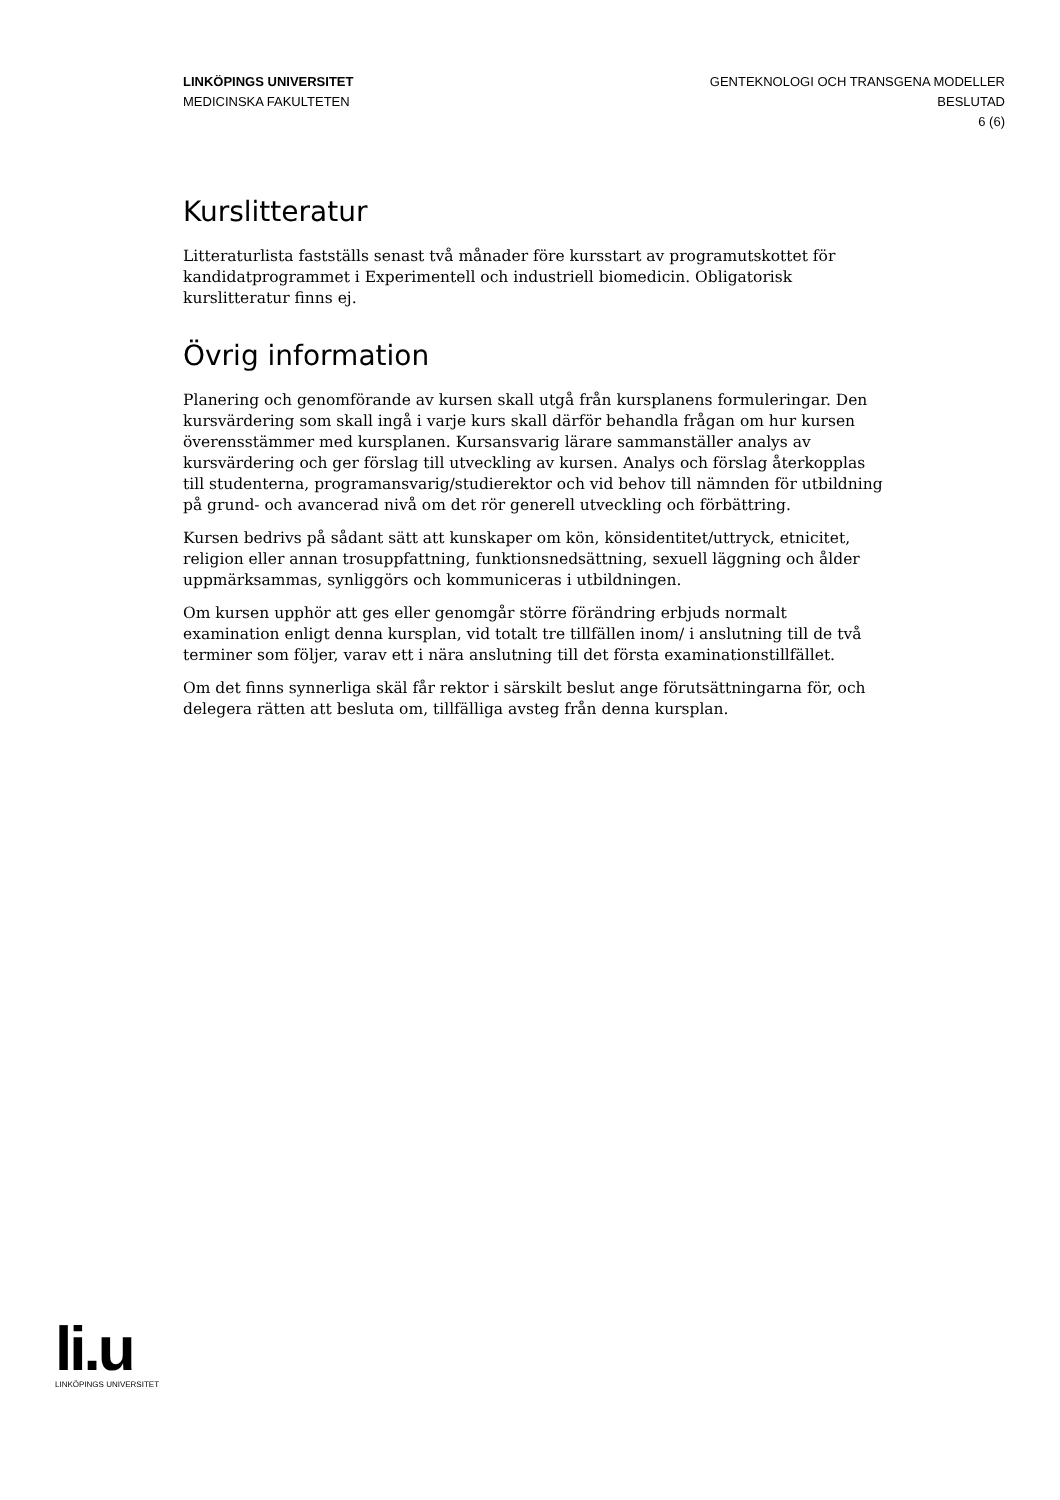LINKÖPINGS UNIVERSITET
MEDICINSKA FAKULTETEN
GENTEKNOLOGI OCH TRANSGENA MODELLER
BESLUTAD
6 (6)
Kurslitteratur
Litteraturlista fastställs senast två månader före kursstart av programutskottet för kandidatprogrammet i Experimentell och industriell biomedicin. Obligatorisk kurslitteratur finns ej.
Övrig information
Planering och genomförande av kursen skall utgå från kursplanens formuleringar. Den kursvärdering som skall ingå i varje kurs skall därför behandla frågan om hur kursen överensstämmer med kursplanen. Kursansvarig lärare sammanställer analys av kursvärdering och ger förslag till utveckling av kursen. Analys och förslag återkopplas till studenterna, programansvarig/studierektor och vid behov till nämnden för utbildning på grund- och avancerad nivå om det rör generell utveckling och förbättring.
Kursen bedrivs på sådant sätt att kunskaper om kön, könsidentitet/uttryck, etnicitet, religion eller annan trosuppfattning, funktionsnedsättning, sexuell läggning och ålder uppmärksammas, synliggörs och kommuniceras i utbildningen.
Om kursen upphör att ges eller genomgår större förändring erbjuds normalt examination enligt denna kursplan, vid totalt tre tillfällen inom/ i anslutning till de två terminer som följer, varav ett i nära anslutning till det första examinationstillfället.
Om det finns synnerliga skäl får rektor i särskilt beslut ange förutsättningarna för, och delegera rätten att besluta om, tillfälliga avsteg från denna kursplan.
li.u
LINKÖPINGS UNIVERSITET